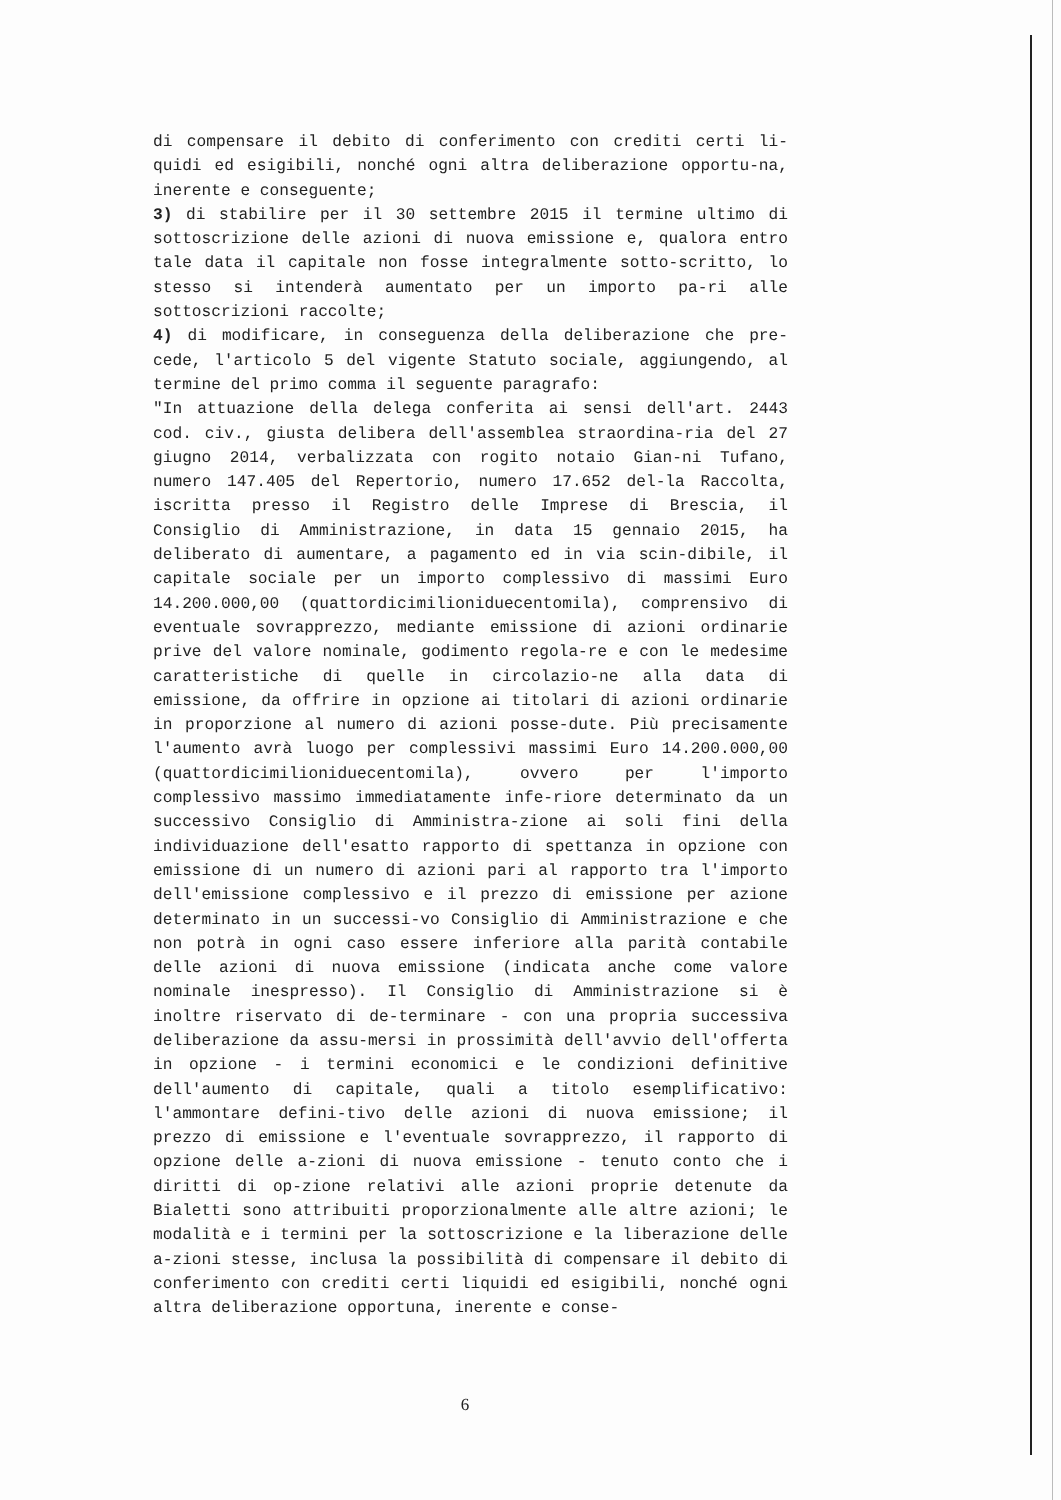di compensare il debito di conferimento con crediti certi li-quidi ed esigibili, nonché ogni altra deliberazione opportu-na, inerente e conseguente;
3) di stabilire per il 30 settembre 2015 il termine ultimo di sottoscrizione delle azioni di nuova emissione e, qualora entro tale data il capitale non fosse integralmente sotto-scritto, lo stesso si intenderà aumentato per un importo pa-ri alle sottoscrizioni raccolte;
4) di modificare, in conseguenza della deliberazione che pre-cede, l'articolo 5 del vigente Statuto sociale, aggiungendo, al termine del primo comma il seguente paragrafo:
"In attuazione della delega conferita ai sensi dell'art. 2443 cod. civ., giusta delibera dell'assemblea straordina-ria del 27 giugno 2014, verbalizzata con rogito notaio Gian-ni Tufano, numero 147.405 del Repertorio, numero 17.652 del-la Raccolta, iscritta presso il Registro delle Imprese di Brescia, il Consiglio di Amministrazione, in data 15 gennaio 2015, ha deliberato di aumentare, a pagamento ed in via scin-dibile, il capitale sociale per un importo complessivo di massimi Euro 14.200.000,00 (quattordicimilioniduecentomila), comprensivo di eventuale sovrapprezzo, mediante emissione di azioni ordinarie prive del valore nominale, godimento regola-re e con le medesime caratteristiche di quelle in circolazio-ne alla data di emissione, da offrire in opzione ai titolari di azioni ordinarie in proporzione al numero di azioni posse-dute. Più precisamente l'aumento avrà luogo per complessivi massimi Euro 14.200.000,00 (quattordicimilioniduecentomila), ovvero per l'importo complessivo massimo immediatamente infe-riore determinato da un successivo Consiglio di Amministra-zione ai soli fini della individuazione dell'esatto rapporto di spettanza in opzione con emissione di un numero di azioni pari al rapporto tra l'importo dell'emissione complessivo e il prezzo di emissione per azione determinato in un successi-vo Consiglio di Amministrazione e che non potrà in ogni caso essere inferiore alla parità contabile delle azioni di nuova emissione (indicata anche come valore nominale inespresso). Il Consiglio di Amministrazione si è inoltre riservato di de-terminare - con una propria successiva deliberazione da assu-mersi in prossimità dell'avvio dell'offerta in opzione - i termini economici e le condizioni definitive dell'aumento di capitale, quali a titolo esemplificativo: l'ammontare defini-tivo delle azioni di nuova emissione; il prezzo di emissione e l'eventuale sovrapprezzo, il rapporto di opzione delle a-zioni di nuova emissione - tenuto conto che i diritti di op-zione relativi alle azioni proprie detenute da Bialetti sono attribuiti proporzionalmente alle altre azioni; le modalità e i termini per la sottoscrizione e la liberazione delle a-zioni stesse, inclusa la possibilità di compensare il debito di conferimento con crediti certi liquidi ed esigibili, nonché ogni altra deliberazione opportuna, inerente e conse-
6